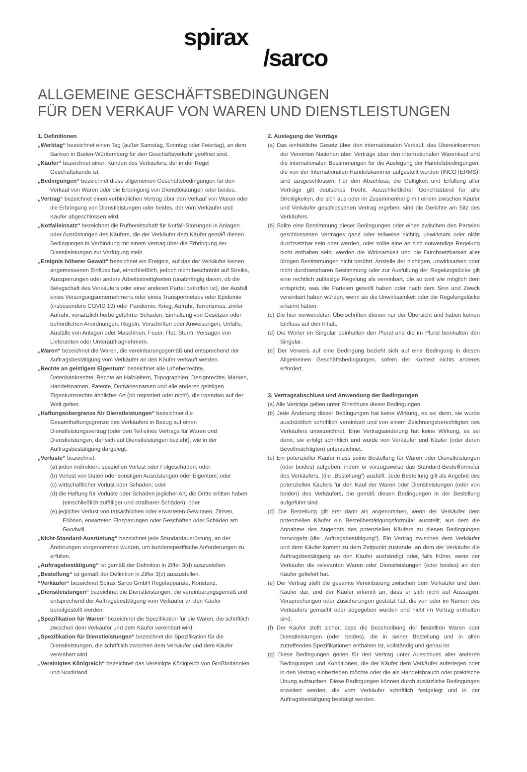spirax
/sarco
ALLGEMEINE GESCHÄFTSBEDINGUNGEN
FÜR DEN VERKAUF VON WAREN UND DIENSTLEISTUNGEN
1. Definitionen
„Werktag“ bezeichnet einen Tag (außer Samstag, Sonntag oder Feiertag), an dem Banken in Baden-Württemberg für den Geschäftsverkehr geöffnet sind.
„Käufer“ bezeichnet einen Kunden des Verkäufers, der in der Regel Geschäftskunde ist.
„Bedingungen“ bezeichnet diese allgemeinen Geschäftsbedingungen für den Verkauf von Waren oder die Erbringung von Dienstleistungen oder beides.
„Vertrag“ bezeichnet einen verbindlichen Vertrag über den Verkauf von Waren oder die Erbringung von Dienstleistungen oder beides, der vom Verkäufer und Käufer abgeschlossen wird.
„Notfalleinsatz“ bezeichnet die Rufbereitschaft für Notfall-Störungen in Anlagen oder Ausrüstungen des Käufers, die der Verkäufer dem Käufer gemäß diesen Bedingungen in Verbindung mit einem Vertrag über die Erbringung der Dienstleistungen zur Verfügung stellt.
„Ereignis höherer Gewalt“ bezeichnet ein Ereignis, auf das der Verkäufer keinen angemessenen Einfluss hat, einschließlich, jedoch nicht beschränkt auf Streiks, Aussperrungen oder andere Arbeitsstreitigkeiten (unabhängig davon, ob die Belegschaft des Verkäufers oder einer anderen Partei betroffen ist), der Ausfall eines Versorgungsunternehmens oder eines Transportnetzes oder Epidemie (insbesondere COVID 19) oder Pandemie, Krieg, Aufruhr, Terrorismus, ziviler Aufruhr, vorsätzlich herbeigeführter Schaden, Einhaltung von Gesetzen oder behördlichen Anordnungen, Regeln, Vorschriften oder Anweisungen, Unfälle, Ausfälle von Anlagen oder Maschinen, Feuer, Flut, Sturm, Versagen von Lieferanten oder Unterauftragnehmern.
„Waren“ bezeichnet die Waren, die vereinbarungsgemäß und entsprechend der Auftragsbestätigung vom Verkäufer an den Käufer verkauft werden.
„Rechte an geistigem Eigentum“ bezeichnet alle Urheberrechte, Datenbankrechte, Rechte an Halbleitern, Topographien, Designrechte, Marken, Handelsnamen, Patente, Domänennamen und alle anderen geistigen Eigentumsrechte ähnlicher Art (ob registriert oder nicht), die irgendwo auf der Welt gelten.
„Haftungsobergrenze für Dienstleistungen“ bezeichnet die Gesamthaftungsgrenze des Verkäufers in Bezug auf einen Dienstleistungsvertrag (oder den Teil eines Vertrags für Waren und Dienstleistungen, der sich auf Dienstleistungen bezieht), wie in der Auftragsbestätigung dargelegt.
„Verluste“ bezeichnet:
(a) jeden indirekten, speziellen Verlust oder Folgeschaden; oder
(b) Verlust von Daten oder sonstigen Ausrüstungen oder Eigentum; oder
(c) wirtschaftlicher Verlust oder Schaden; oder
(d) die Haftung für Verluste oder Schäden jeglicher Art, die Dritte erlitten haben (einschließlich zufälliger und strafbarer Schäden); oder
(e) jeglicher Verlust von tatsächlichen oder erwarteten Gewinnen, Zinsen, Erlösen, erwarteten Einsparungen oder Geschäften oder Schäden am Goodwill.
„Nicht-Standard-Ausrüstung“ bezeichnet jede Standardausrüstung, an der Änderungen vorgenommen wurden, um kundenspezifische Anforderungen zu erfüllen.
„Auftragsbestätigung“ ist gemäß der Definition in Ziffer 3(d) auszustellen.
„Bestellung“ ist gemäß der Definition in Ziffer 3(c) auszustellen.
“Verkäufer“ bezeichnet Spirax Sarco GmbH Regelapparate, Konstanz.
„Dienstleistungen“ bezeichnet die Dienstleistungen, die vereinbarungsgemäß und entsprechend der Auftragsbestätigung vom Verkäufer an den Käufer bereitgestellt werden.
„Spezifikation für Waren“ bezeichnet die Spezifikation für die Waren, die schriftlich zwischen dem Verkäufer und dem Käufer vereinbart wird.
„Spezifikation für Dienstleistungen“ bezeichnet die Spezifikation für die Dienstleistungen, die schriftlich zwischen dem Verkäufer und dem Käufer vereinbart wird.
„Vereinigtes Königreich“ bezeichnet das Vereinigte Königreich von Großbritannien und Nordirland.
2. Auslegung der Verträge
(a) Das einheitliche Gesetz über den internationalen Verkauf, das Übereinkommen der Vereinten Nationen über Verträge über den internationalen Warenkauf und die internationalen Bestimmungen für die Auslegung der Handelsbedingungen, die von der Internationalen Handelskammer aufgestellt wurden (INCOTERMS), sind ausgeschlossen. Für den Abschluss, die Gültigkeit und Erfüllung aller Verträge gilt deutsches Recht. Ausschließlicher Gerichtsstand für alle Streitigkeiten, die sich aus oder im Zusammenhang mit einem zwischen Käufer und Verkäufer geschlossenen Vertrag ergeben, sind die Gerichte am Sitz des Verkäufers.
(b) Sollte eine Bestimmung dieser Bedingungen oder eines zwischen den Parteien geschlossenen Vertrages ganz oder teilweise nichtig, unwirksam oder nicht durchsetzbar sein oder werden, oder sollte eine an sich notwendige Regelung nicht enthalten sein, werden die Wirksamkeit und die Durchsetzbarkeit aller übrigen Bestimmungen nicht berührt. Anstelle der nichtigen, unwirksamen oder nicht durchsetzbaren Bestimmung oder zur Ausfüllung der Regelungslücke gilt eine rechtlich zulässige Regelung als vereinbart, die so weit wie möglich dem entspricht, was die Parteien gewollt haben oder nach dem Sinn und Zweck vereinbart haben würden, wenn sie die Unwirksamkeit oder die Regelungslücke erkannt hätten.
(c) Die hier verwendeten Überschriften dienen nur der Übersicht und haben keinen Einfluss auf den Inhalt.
(d) Die Wörter im Singular beinhalten den Plural und die im Plural beinhalten den Singular.
(e) Der Verweis auf eine Bedingung bezieht sich auf eine Bedingung in diesen Allgemeinen Geschäftsbedingungen, sofern der Kontext nichts anderes erfordert.
3. Vertragsabschluss und Anwendung der Bedingungen
(a) Alle Verträge gelten unter Einschluss dieser Bedingungen.
(b) Jede Änderung dieser Bedingungen hat keine Wirkung, es sei denn, sie wurde ausdrücklich schriftlich vereinbart und von einem Zeichnungsberechtigten des Verkäufers unterzeichnet. Eine Vertragsänderung hat keine Wirkung, es sei denn, sie erfolgt schriftlich und wurde von Verkäufer und Käufer (oder deren Bevollmächtigten) unterzeichnet.
(c) Ein potenzieller Käufer muss seine Bestellung für Waren oder Dienstleistungen (oder beides) aufgeben, indem er vorzugsweise das Standard-Bestellformular des Verkäufers, (die „Bestellung“) ausfüllt. Jede Bestellung gilt als Angebot des potenziellen Käufers für den Kauf der Waren oder Dienstleistungen (oder von beiden) des Verkäufers, die gemäß diesen Bedingungen in der Bestellung aufgeführt sind.
(d) Die Bestellung gilt erst dann als angenommen, wenn der Verkäufer dem potenziellen Käufer ein Bestellbestätigungsformular ausstellt, aus dem die Annahme des Angebots des potenziellen Käufers zu diesen Bedingungen hervorgeht (die „Auftragsbestätigung“). Ein Vertrag zwischen dem Verkäufer und dem Käufer kommt zu dem Zeitpunkt zustande, an dem der Verkäufer die Auftragsbestätigung an den Käufer aushändigt oder, falls früher, wenn der Verkäufer die relevanten Waren oder Dienstleistungen (oder beides) an den Käufer geliefert hat.
(e) Der Vertrag stellt die gesamte Vereinbarung zwischen dem Verkäufer und dem Käufer dar, und der Käufer erkennt an, dass er sich nicht auf Aussagen, Versprechungen oder Zusicherungen gestützt hat, die von oder im Namen des Verkäufers gemacht oder abgegeben wurden und nicht im Vertrag enthalten sind.
(f) Der Käufer stellt sicher, dass die Beschreibung der bestellten Waren oder Dienstleistungen (oder beides), die in seiner Bestellung und in allen zutreffenden Spezifikationen enthalten ist, vollständig und genau ist.
(g) Diese Bedingungen gelten für den Vertrag unter Ausschluss aller anderen Bedingungen und Konditionen, die der Käufer dem Verkäufer auferlegen oder in den Vertrag einbeziehen möchte oder die als Handelsbrauch oder praktische Übung auftauchen. Diese Bedingungen können durch zusätzliche Bedingungen erweitert werden, die vom Verkäufer schriftlich festgelegt und in der Auftragsbestätigung bestätigt werden.